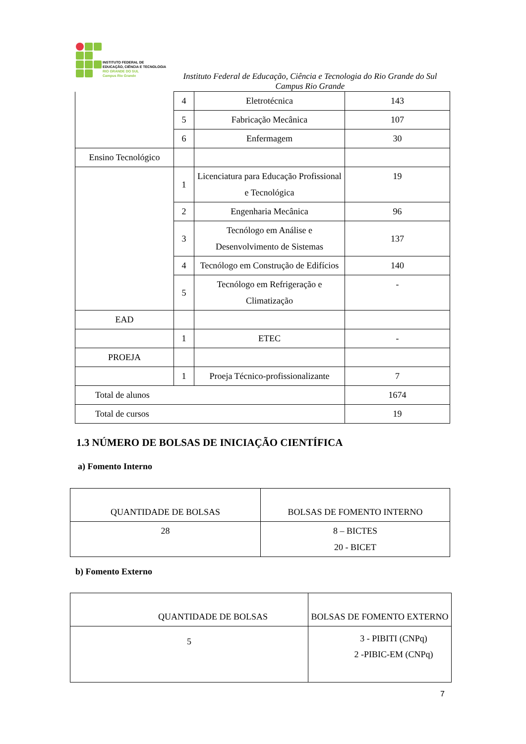INSTITUTO FEDERAL DE
EDUCAÇÃO, CIÊNCIA E TECNOLOGIA
RIO GRANDE DO SUL
Campus Rio Grande
Instituto Federal de Educação, Ciência e Tecnologia do Rio Grande do Sul
Campus Rio Grande
| | 4 | Eletrotécnica | 143 |
| | 5 | Fabricação Mecânica | 107 |
| | 6 | Enfermagem | 30 |
| Ensino Tecnológico | | | |
| | 1 | Licenciatura para Educação Profissional e Tecnológica | 19 |
| | 2 | Engenharia Mecânica | 96 |
| | 3 | Tecnólogo em Análise e Desenvolvimento de Sistemas | 137 |
| | 4 | Tecnólogo em Construção de Edifícios | 140 |
| | 5 | Tecnólogo em Refrigeração e Climatização | - |
| EAD | | | |
| | 1 | ETEC | - |
| PROEJA | | | |
| | 1 | Proeja Técnico-profissionalizante | 7 |
| Total de alunos | | | 1674 |
| Total de cursos | | | 19 |
1.3 NÚMERO DE BOLSAS DE INICIAÇÃO CIENTÍFICA
a) Fomento Interno
| QUANTIDADE DE BOLSAS | BOLSAS DE FOMENTO INTERNO |
| 28 | 8 – BICTES 20 - BICET |
b) Fomento Externo
| QUANTIDADE DE BOLSAS | BOLSAS DE FOMENTO EXTERNO |
| 5 | 3 - PIBITI (CNPq) 2 -PIBIC-EM (CNPq) |
7